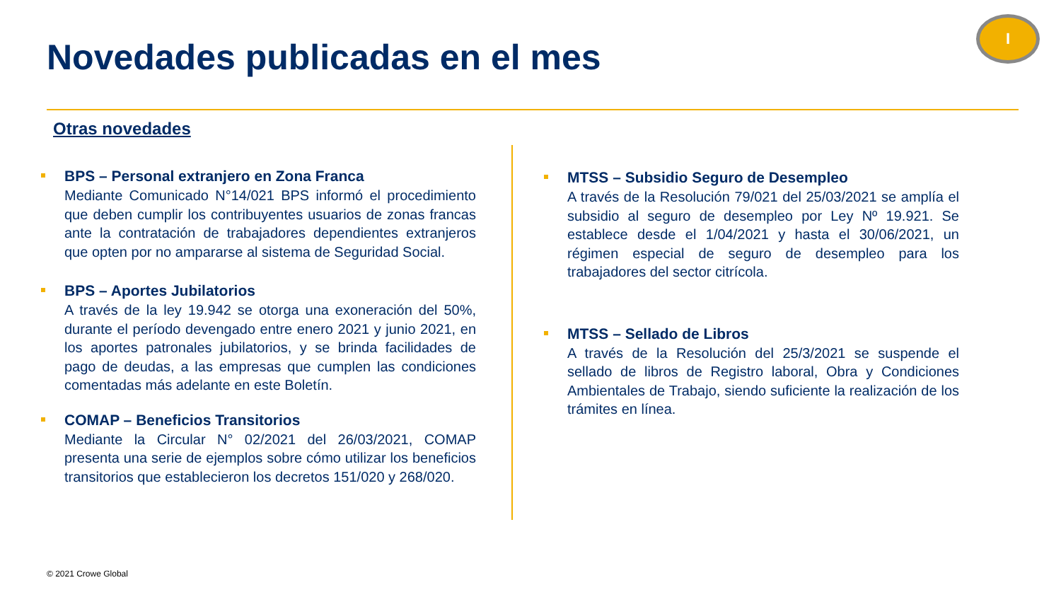Novedades publicadas en el mes
I
Otras novedades
BPS – Personal extranjero en Zona Franca
Mediante Comunicado N°14/021 BPS informó el procedimiento que deben cumplir los contribuyentes usuarios de zonas francas ante la contratación de trabajadores dependientes extranjeros que opten por no ampararse al sistema de Seguridad Social.
BPS – Aportes Jubilatorios
A través de la ley 19.942 se otorga una exoneración del 50%, durante el período devengado entre enero 2021 y junio 2021, en los aportes patronales jubilatorios, y se brinda facilidades de pago de deudas, a las empresas que cumplen las condiciones comentadas más adelante en este Boletín.
COMAP – Beneficios Transitorios
Mediante la Circular N° 02/2021 del 26/03/2021, COMAP presenta una serie de ejemplos sobre cómo utilizar los beneficios transitorios que establecieron los decretos 151/020 y 268/020.
MTSS – Subsidio Seguro de Desempleo
A través de la Resolución 79/021 del 25/03/2021 se amplía el subsidio al seguro de desempleo por Ley Nº 19.921. Se establece desde el 1/04/2021 y hasta el 30/06/2021, un régimen especial de seguro de desempleo para los trabajadores del sector citrícola.
MTSS – Sellado de Libros
A través de la Resolución del 25/3/2021 se suspende el sellado de libros de Registro laboral, Obra y Condiciones Ambientales de Trabajo, siendo suficiente la realización de los trámites en línea.
© 2021 Crowe Global